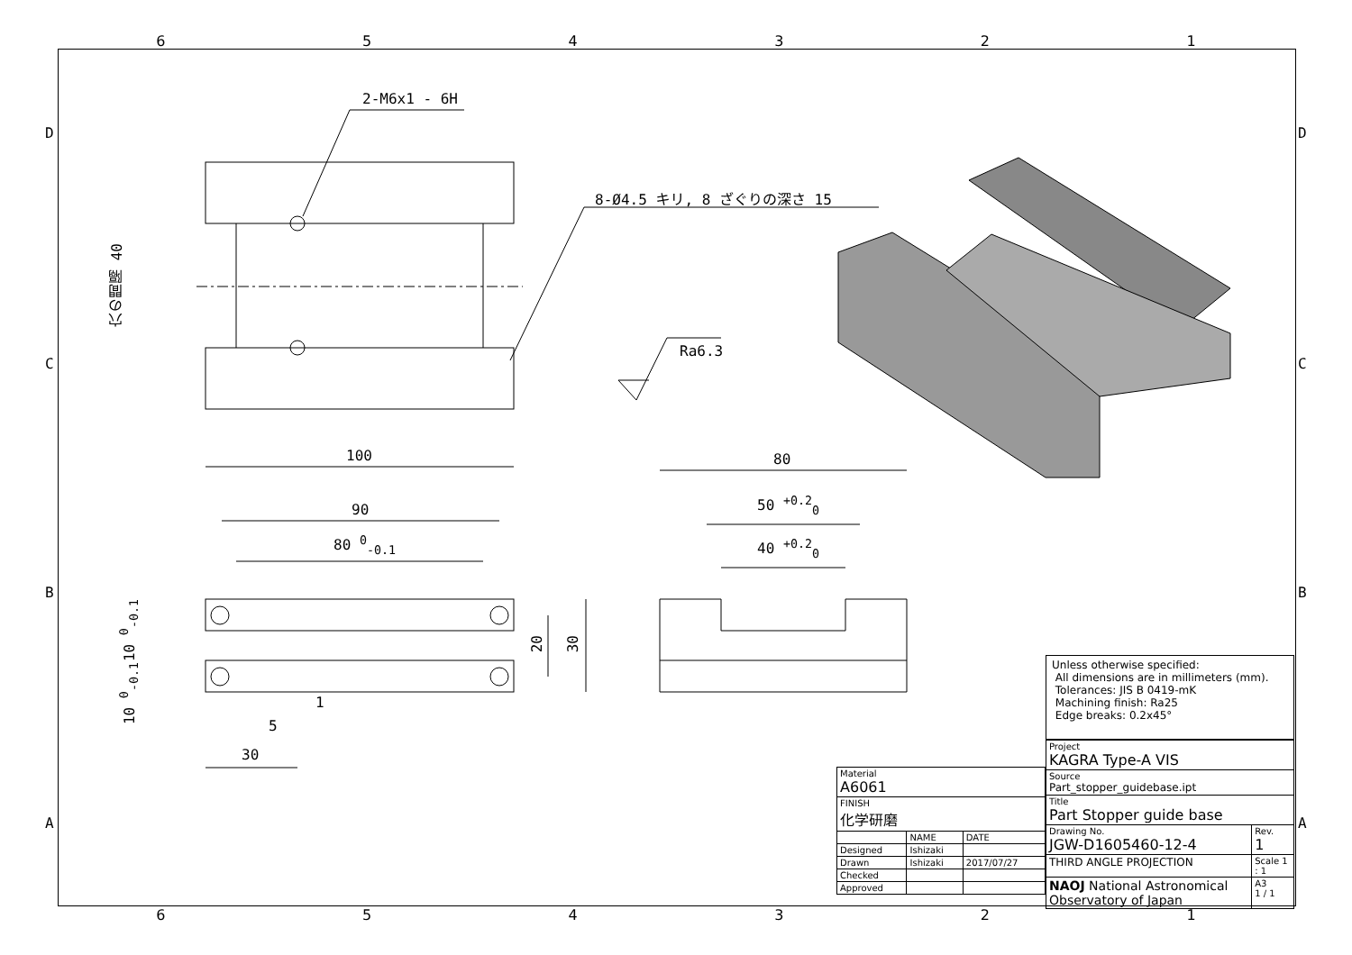654321
654321
2-M6x1 - 6H
8-Ø4.5 キリ, 8 ざぐりの深さ 15
穴の間隔 40
Ra6.3
100
90
80 <sup>0</sup><sub>-0.1</sub>
80
50 <sup>+0.2</sup><sub>0</sub>
40 <sup>+0.2</sup><sub>0</sub>
10 <sup>0</sup><sub>-0.1</sub>
10 <sup>0</sup><sub>-0.1</sub>
20
30
1
5
30
D D
C C
B B
A A
Unless otherwise specified:
All dimensions are in millimeters (mm).
Tolerances: JIS B 0419-mK
Machining finish: Ra25
Edge breaks: 0.2x45°
| Material A6061 | | |
| FINISH 化学研磨 | | |
| | NAME | DATE |
| Designed | Ishizaki | |
| Drawn | Ishizaki | 2017/07/27 |
| Checked | | |
| Approved | | |
| Project KAGRA Type-A VIS | |
| Source Part_stopper_guidebase.ipt | |
| Title Part Stopper guide base | |
| Drawing No. JGW-D1605460-12-4 | Rev. 1 |
| THIRD ANGLE PROJECTION | Scale 1 : 1 |
| NAOJ National Astronomical Observatory of Japan | A3 1 / 1 |